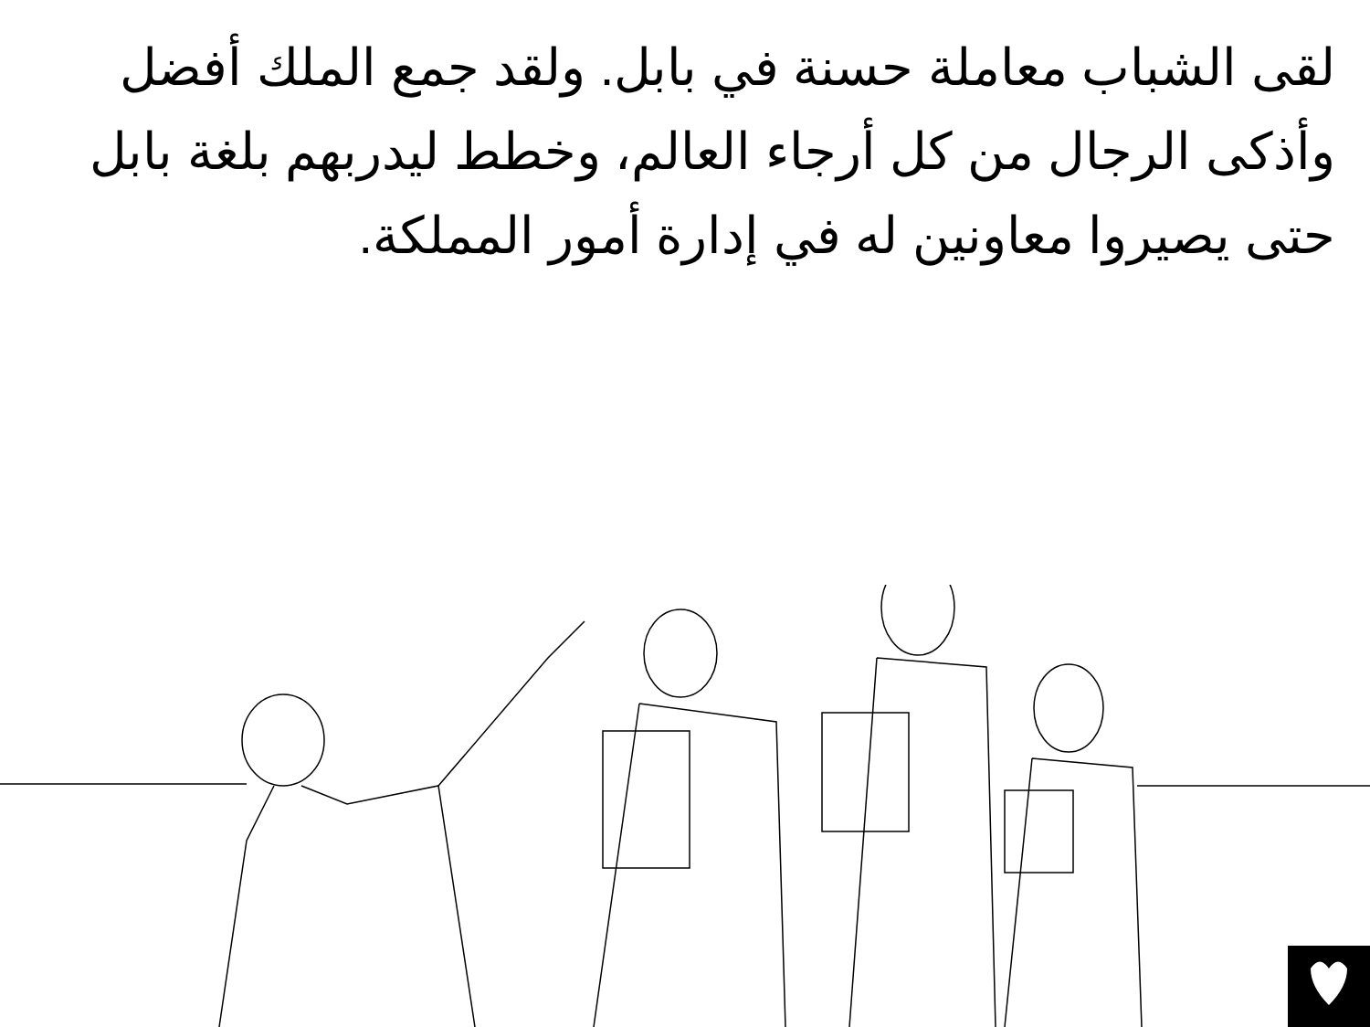لقى الشباب معاملة حسنة في بابل. ولقد جمع الملك أفضل وأذكى الرجال من كل أرجاء العالم، وخطط ليدربهم بلغة بابل حتى يصيروا معاونين له في إدارة أمور المملكة.